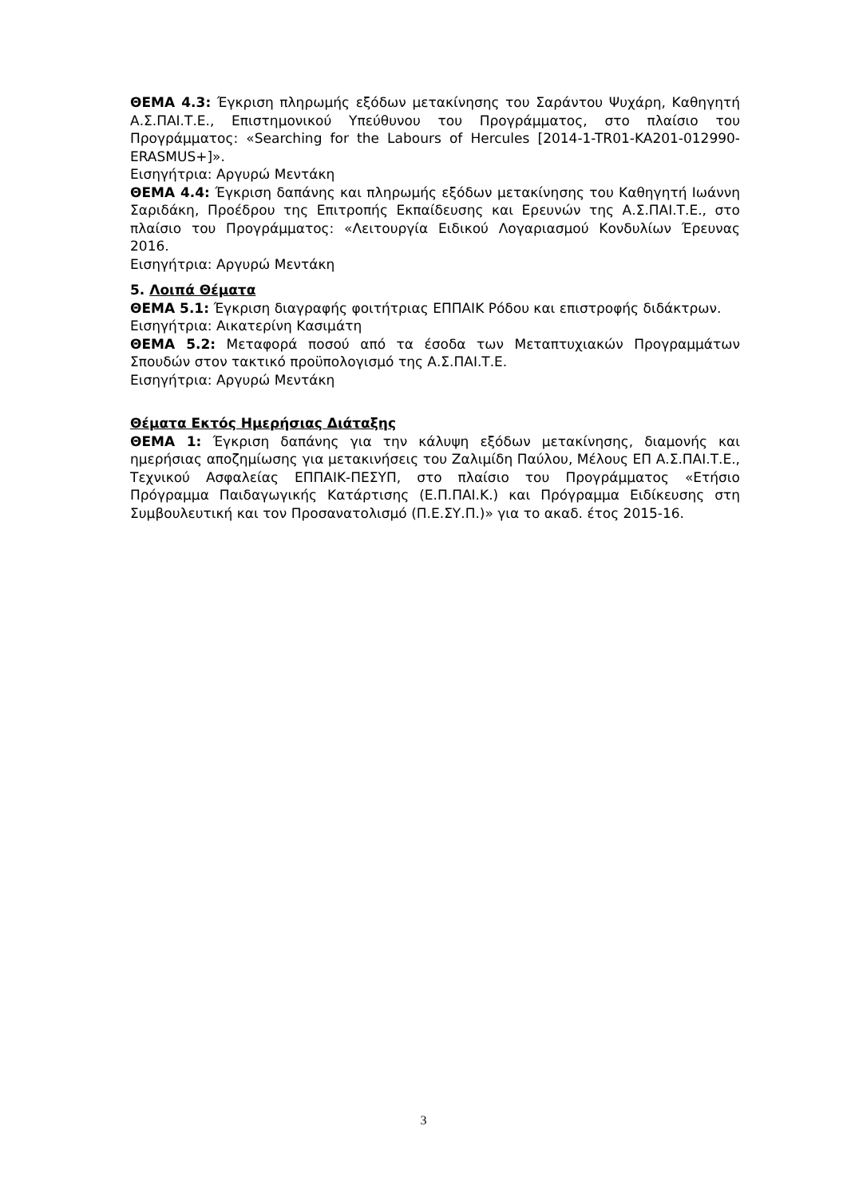ΘΕΜΑ 4.3: Έγκριση πληρωμής εξόδων μετακίνησης του Σαράντου Ψυχάρη, Καθηγητή Α.Σ.ΠΑΙ.Τ.Ε., Επιστημονικού Υπεύθυνου του Προγράμματος, στο πλαίσιο του Προγράμματος: «Searching for the Labours of Hercules [2014-1-TR01-KA201-012990-ERASMUS+]».
Εισηγήτρια: Αργυρώ Μεντάκη
ΘΕΜΑ 4.4: Έγκριση δαπάνης και πληρωμής εξόδων μετακίνησης του Καθηγητή Ιωάννη Σαριδάκη, Προέδρου της Επιτροπής Εκπαίδευσης και Ερευνών της Α.Σ.ΠΑΙ.Τ.Ε., στο πλαίσιο του Προγράμματος: «Λειτουργία Ειδικού Λογαριασμού Κονδυλίων Έρευνας 2016.
Εισηγήτρια: Αργυρώ Μεντάκη
5. Λοιπά Θέματα
ΘΕΜΑ 5.1: Έγκριση διαγραφής φοιτήτριας ΕΠΠΑΙΚ Ρόδου και επιστροφής διδάκτρων.
Εισηγήτρια: Αικατερίνη Κασιμάτη
ΘΕΜΑ 5.2: Μεταφορά ποσού από τα έσοδα των Μεταπτυχιακών Προγραμμάτων Σπουδών στον τακτικό προϋπολογισμό της Α.Σ.ΠΑΙ.Τ.Ε.
Εισηγήτρια: Αργυρώ Μεντάκη
Θέματα Εκτός Ημερήσιας Διάταξης
ΘΕΜΑ 1: Έγκριση δαπάνης για την κάλυψη εξόδων μετακίνησης, διαμονής και ημερήσιας αποζημίωσης για μετακινήσεις του Ζαλιμίδη Παύλου, Μέλους ΕΠ Α.Σ.ΠΑΙ.Τ.Ε., Τεχνικού Ασφαλείας ΕΠΠΑΙΚ-ΠΕΣΥΠ, στο πλαίσιο του Προγράμματος «Ετήσιο Πρόγραμμα Παιδαγωγικής Κατάρτισης (Ε.Π.ΠΑΙ.Κ.) και Πρόγραμμα Ειδίκευσης στη Συμβουλευτική και τον Προσανατολισμό (Π.Ε.ΣΥ.Π.)» για το ακαδ. έτος 2015-16.
3